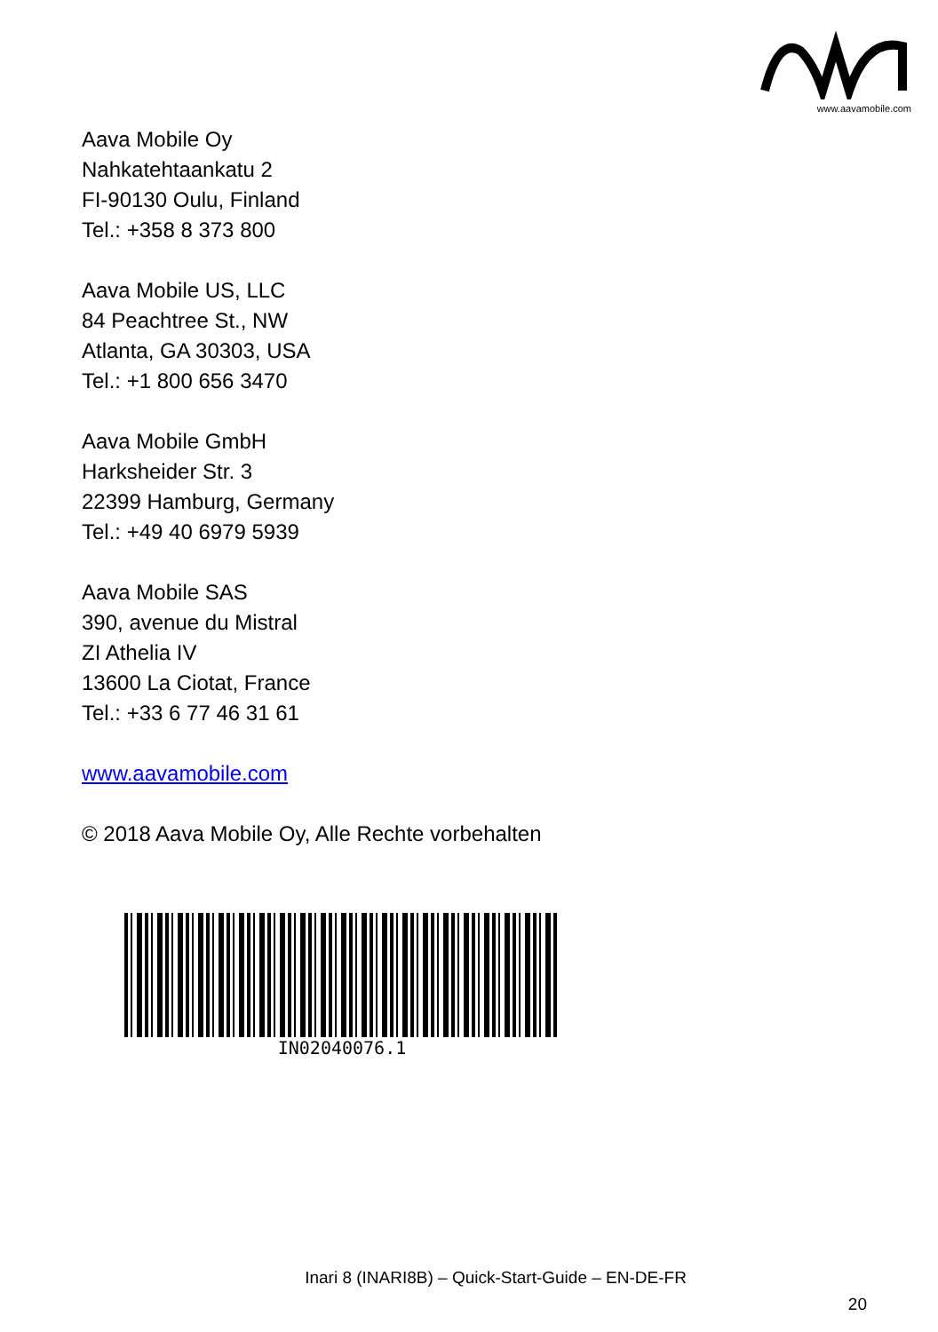www.aavamobile.com
Aava Mobile Oy
Nahkatehtaankatu 2
FI-90130 Oulu, Finland
Tel.: +358 8 373 800
Aava Mobile US, LLC
84 Peachtree St., NW
Atlanta, GA 30303, USA
Tel.: +1 800 656 3470
Aava Mobile GmbH
Harksheider Str. 3
22399 Hamburg, Germany
Tel.: +49 40 6979 5939
Aava Mobile SAS
390, avenue du Mistral
ZI Athelia IV
13600 La Ciotat, France
Tel.: +33 6 77 46 31 61
www.aavamobile.com
© 2018 Aava Mobile Oy, Alle Rechte vorbehalten
IN02040076.1
Inari 8 (INARI8B) – Quick-Start-Guide – EN-DE-FR
20